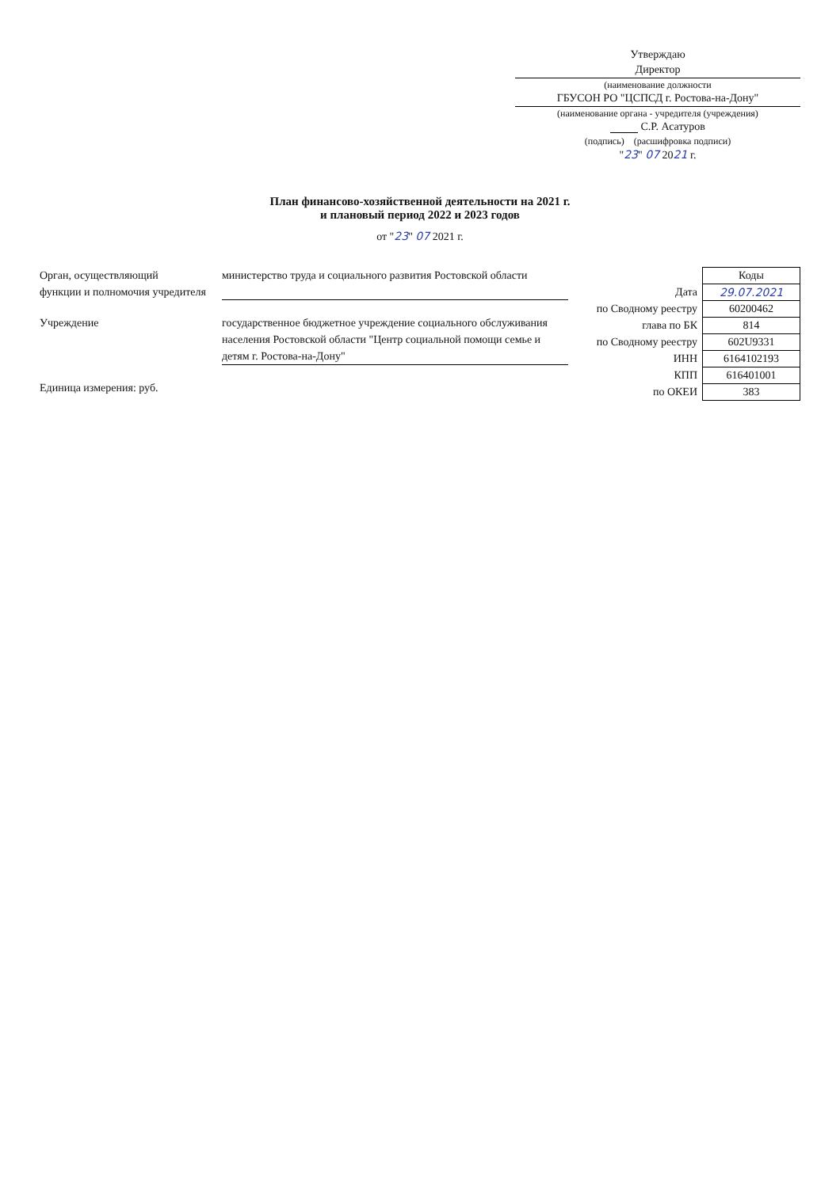Утверждаю
Директор
(наименование должности
ГБУСОН РО "ЦСПСД г. Ростова-на-Дону"
(наименование органа - учредителя (учреждения)
С.Р. Асатуров
(подпись) (расшифровка подписи)
"23" 07 2021 г.
План финансово-хозяйственной деятельности на 2021 г.
и плановый период 2022 и 2023 годов
от "23" 07 2021 г.
Орган, осуществляющий
функции и полномочия учредителя
министерство труда и социального развития Ростовской области
Учреждение государственное бюджетное учреждение социального обслуживания населения Ростовской области "Центр социальной помощи семье и детям г. Ростова-на-Дону"
Единица измерения: руб.
| | Коды |
| --- | --- |
| Дата | 29.07.2021 |
| по Сводному реестру | 60200462 |
| глава по БК | 814 |
| по Сводному реестру | 602U9331 |
| ИНН | 6164102193 |
| КПП | 616401001 |
| по ОКЕИ | 383 |